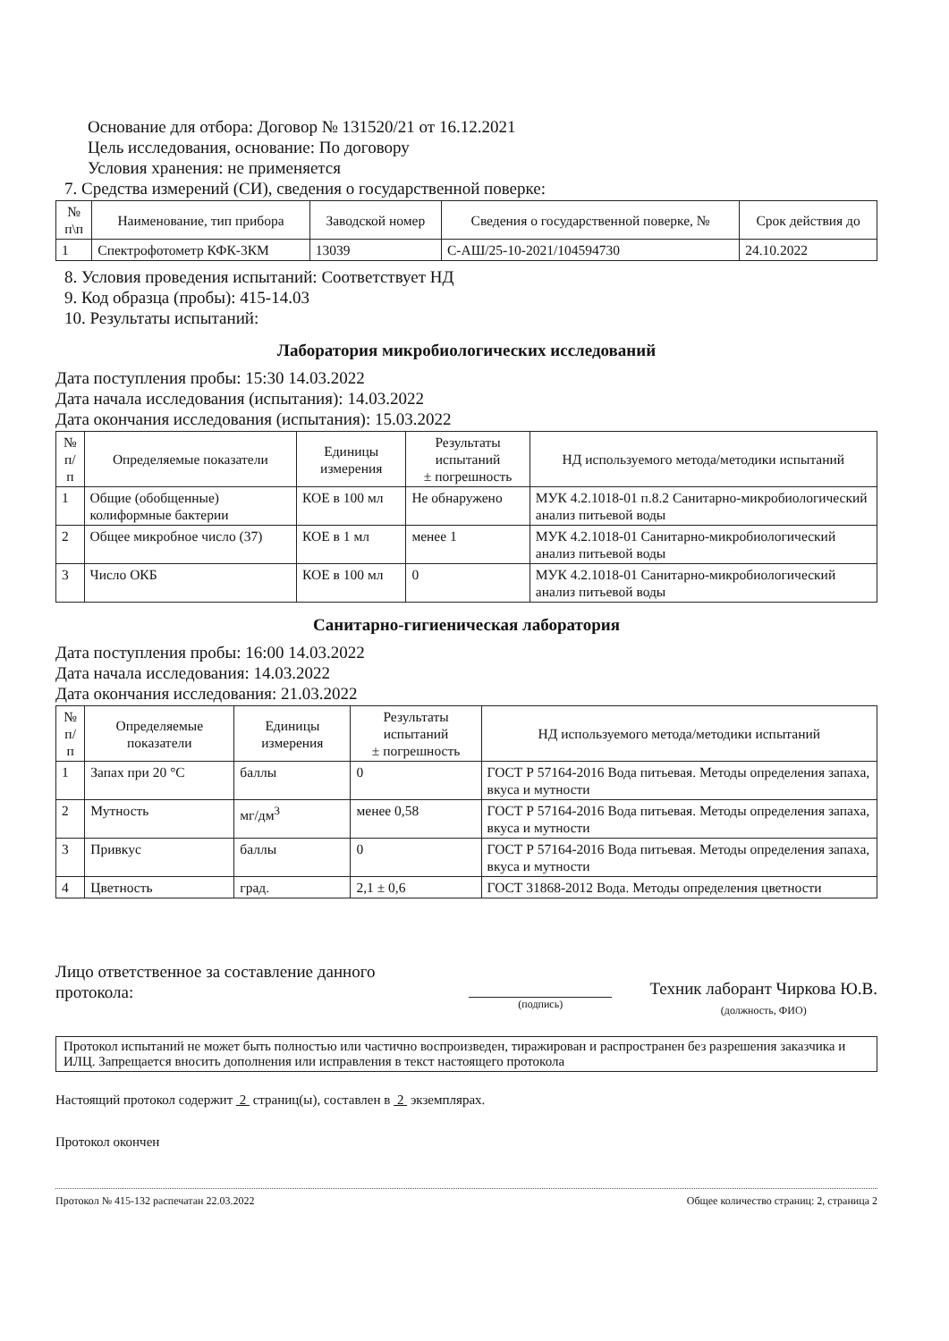Основание для отбора: Договор № 131520/21 от 16.12.2021
Цель исследования, основание: По договору
Условия хранения: не применяется
7. Средства измерений (СИ), сведения о государственной поверке:
| № п\п | Наименование, тип прибора | Заводской номер | Сведения о государственной поверке, № | Срок действия до |
| --- | --- | --- | --- | --- |
| 1 | Спектрофотометр КФК-3КМ | 13039 | С-АШ/25-10-2021/104594730 | 24.10.2022 |
8. Условия проведения испытаний: Соответствует НД
9. Код образца (пробы): 415-14.03
10. Результаты испытаний:
Лаборатория микробиологических исследований
Дата поступления пробы: 15:30 14.03.2022
Дата начала исследования (испытания): 14.03.2022
Дата окончания исследования (испытания): 15.03.2022
| № п/п | Определяемые показатели | Единицы измерения | Результаты испытаний ± погрешность | НД используемого метода/методики испытаний |
| --- | --- | --- | --- | --- |
| 1 | Общие (обобщенные) колиформные бактерии | КОЕ в 100 мл | Не обнаружено | МУК 4.2.1018-01 п.8.2 Санитарно-микробиологический анализ питьевой воды |
| 2 | Общее микробное число (37) | КОЕ в 1 мл | менее 1 | МУК 4.2.1018-01 Санитарно-микробиологический анализ питьевой воды |
| 3 | Число ОКБ | КОЕ в 100 мл | 0 | МУК 4.2.1018-01 Санитарно-микробиологический анализ питьевой воды |
Санитарно-гигиеническая лаборатория
Дата поступления пробы: 16:00 14.03.2022
Дата начала исследования: 14.03.2022
Дата окончания исследования: 21.03.2022
| № п/п | Определяемые показатели | Единицы измерения | Результаты испытаний ± погрешность | НД используемого метода/методики испытаний |
| --- | --- | --- | --- | --- |
| 1 | Запах при 20 °С | баллы | 0 | ГОСТ Р 57164-2016 Вода питьевая. Методы определения запаха, вкуса и мутности |
| 2 | Мутность | мг/дм<sup>3</sup> | менее 0,58 | ГОСТ Р 57164-2016 Вода питьевая. Методы определения запаха, вкуса и мутности |
| 3 | Привкус | баллы | 0 | ГОСТ Р 57164-2016 Вода питьевая. Методы определения запаха, вкуса и мутности |
| 4 | Цветность | град. | 2,1 ± 0,6 | ГОСТ 31868-2012 Вода. Методы определения цветности |
Лицо ответственное за составление данного протокола:
(подпись)
Техник лаборант Чиркова Ю.В.
(должность, ФИО)
Протокол испытаний не может быть полностью или частично воспроизведен, тиражирован и распространен без разрешения заказчика и ИЛЦ. Запрещается вносить дополнения или исправления в текст настоящего протокола
Настоящий протокол содержит 2 страниц(ы), составлен в 2 экземплярах.
Протокол окончен
Протокол № 415-132 распечатан 22.03.2022 Общее количество страниц: 2, страница 2